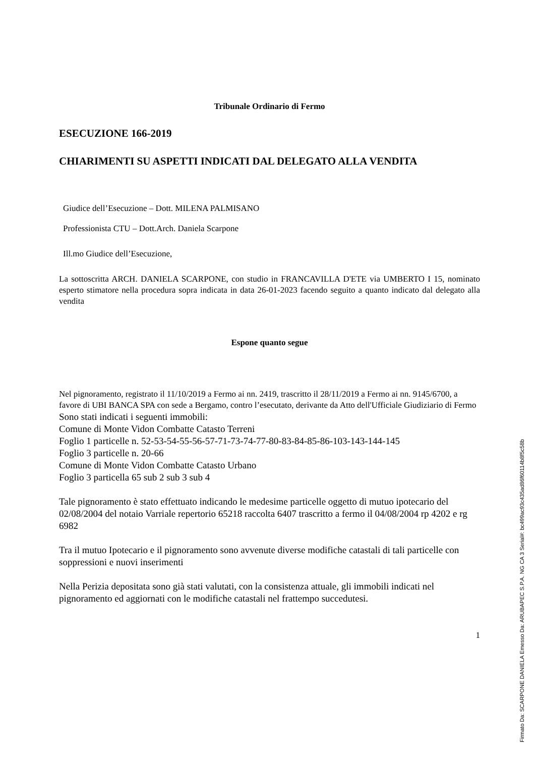Tribunale Ordinario di Fermo
ESECUZIONE 166-2019
CHIARIMENTI SU ASPETTI INDICATI DAL DELEGATO ALLA VENDITA
Giudice dell’Esecuzione – Dott. MILENA PALMISANO
Professionista CTU – Dott.Arch. Daniela Scarpone
Ill.mo Giudice dell’Esecuzione,
La sottoscritta ARCH. DANIELA SCARPONE, con studio in FRANCAVILLA D'ETE via UMBERTO I 15, nominato esperto stimatore nella procedura sopra indicata in data 26-01-2023 facendo seguito a quanto indicato dal delegato alla vendita
Espone quanto segue
Nel pignoramento, registrato il 11/10/2019 a Fermo ai nn. 2419, trascritto il 28/11/2019 a Fermo ai nn. 9145/6700, a favore di UBI BANCA SPA con sede a Bergamo, contro l’esecutato, derivante da Atto dell'Ufficiale Giudiziario di Fermo
Sono stati indicati i seguenti immobili:
Comune di Monte Vidon Combatte Catasto Terreni
Foglio 1 particelle n. 52-53-54-55-56-57-71-73-74-77-80-83-84-85-86-103-143-144-145
Foglio 3 particelle n. 20-66
Comune di Monte Vidon Combatte Catasto Urbano
Foglio 3 particella 65 sub 2 sub 3 sub 4
Tale pignoramento è stato effettuato indicando le medesime particelle oggetto di mutuo ipotecario del 02/08/2004 del notaio Varriale repertorio 65218 raccolta 6407 trascritto a fermo il 04/08/2004 rp 4202 e rg 6982
Tra il mutuo Ipotecario e il pignoramento sono avvenute diverse modifiche catastali di tali particelle con soppressioni e nuovi inserimenti
Nella Perizia depositata sono già stati valutati, con la consistenza attuale, gli immobili indicati nel pignoramento ed aggiornati con le modifiche catastali nel frattempo succedutesi.
1
Firmato Da: SCARPONE DANIELA Emesso Da: ARUBAPEC S.P.A. NG CA 3 Serial#: bc499ac93c435ad86f60114b8f5c58b